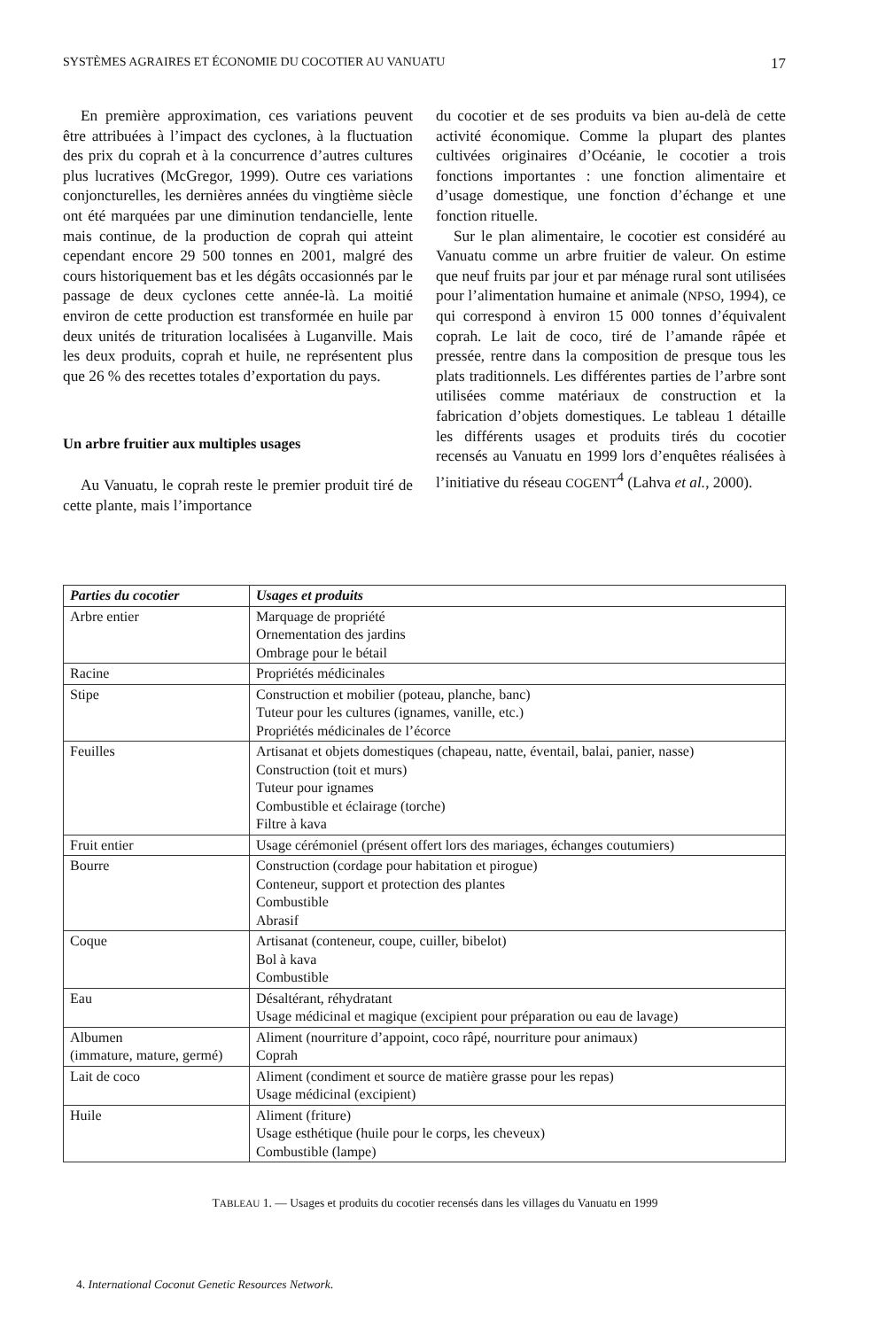SYSTÈMES AGRAIRES ET ÉCONOMIE DU COCOTIER AU VANUATU 17
En première approximation, ces variations peuvent être attribuées à l’impact des cyclones, à la fluctuation des prix du coprah et à la concurrence d’autres cultures plus lucratives (McGregor, 1999). Outre ces variations conjoncturelles, les dernières années du vingtième siècle ont été marquées par une diminution tendancielle, lente mais continue, de la production de coprah qui atteint cependant encore 29 500 tonnes en 2001, malgré des cours historiquement bas et les dégâts occasionnés par le passage de deux cyclones cette année-là. La moitié environ de cette production est transformée en huile par deux unités de trituration localisées à Luganville. Mais les deux produits, coprah et huile, ne représentent plus que 26 % des recettes totales d’exportation du pays.
Un arbre fruitier aux multiples usages
Au Vanuatu, le coprah reste le premier produit tiré de cette plante, mais l’importance
du cocotier et de ses produits va bien au-delà de cette activité économique. Comme la plupart des plantes cultivées originaires d’Océanie, le cocotier a trois fonctions importantes : une fonction alimentaire et d’usage domestique, une fonction d’échange et une fonction rituelle.
Sur le plan alimentaire, le cocotier est considéré au Vanuatu comme un arbre fruitier de valeur. On estime que neuf fruits par jour et par ménage rural sont utilisées pour l’alimentation humaine et animale (NPSO, 1994), ce qui correspond à environ 15 000 tonnes d’équivalent coprah. Le lait de coco, tiré de l’amande râpée et pressée, rentre dans la composition de presque tous les plats traditionnels. Les différentes parties de l’arbre sont utilisées comme matériaux de construction et la fabrication d’objets domestiques. Le tableau 1 détaille les différents usages et produits tirés du cocotier recensés au Vanuatu en 1999 lors d’enquêtes réalisées à l’initiative du réseau COGENT<sup>4</sup> (Lahva et al., 2000).
| Parties du cocotier | Usages et produits |
| --- | --- |
| Arbre entier | Marquage de propriété Ornementation des jardins Ombrage pour le bétail |
| Racine | Propriétés médicinales |
| Stipe | Construction et mobilier (poteau, planche, banc) Tuteur pour les cultures (ignames, vanille, etc.) Propriétés médicinales de l’écorce |
| Feuilles | Artisanat et objets domestiques (chapeau, natte, éventail, balai, panier, nasse) Construction (toit et murs) Tuteur pour ignames Combustible et éclairage (torche) Filtre à kava |
| Fruit entier | Usage cérémoniel (présent offert lors des mariages, échanges coutumiers) |
| Bourre | Construction (cordage pour habitation et pirogue) Conteneur, support et protection des plantes Combustible Abrasif |
| Coque | Artisanat (conteneur, coupe, cuiller, bibelot) Bol à kava Combustible |
| Eau | Désaltérant, réhydratant Usage médicinal et magique (excipient pour préparation ou eau de lavage) |
| Albumen (immature, mature, germé) | Aliment (nourriture d’appoint, coco râpé, nourriture pour animaux) Coprah |
| Lait de coco | Aliment (condiment et source de matière grasse pour les repas) Usage médicinal (excipient) |
| Huile | Aliment (friture) Usage esthétique (huile pour le corps, les cheveux) Combustible (lampe) |
TABLEAU 1. — Usages et produits du cocotier recensés dans les villages du Vanuatu en 1999
4. International Coconut Genetic Resources Network.